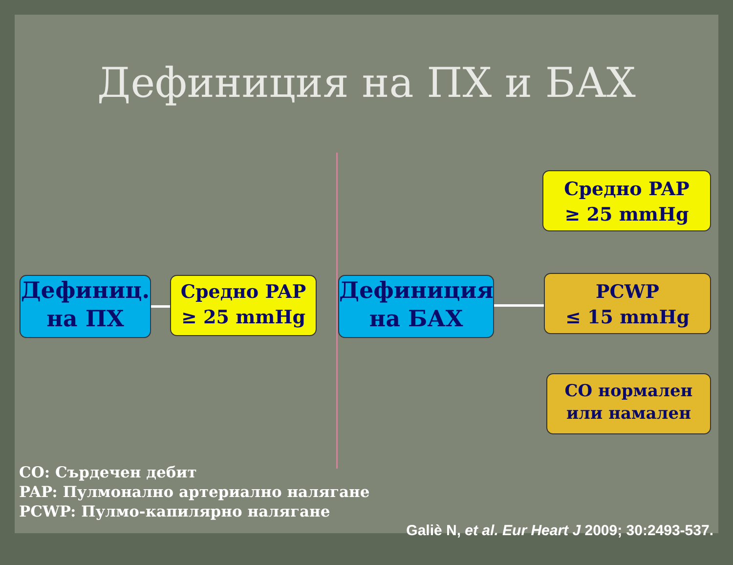Дефиниция на ПХ и БАХ
Дефиниц.
на ПХ
Средно PAP
≥ 25 mmHg
Дефиниция
на БАХ
Средно PAP
≥ 25 mmHg
PCWP
≤ 15 mmHg
CO нормален
или намален
CO: Сърдечен дебит
PAP: Пулмонално артериално налягане
PCWP: Пулмо-капилярно налягане
Galiè N, et al. Eur Heart J 2009; 30:2493-537.